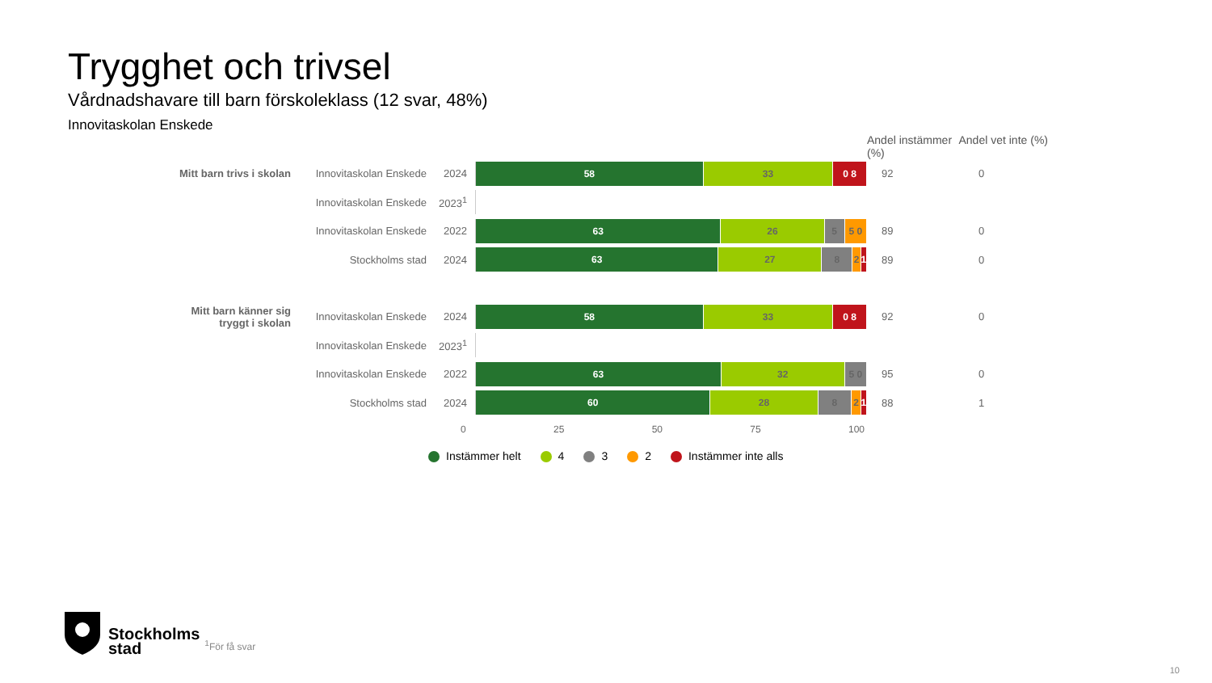Trygghet och trivsel
Vårdnadshavare till barn förskoleklass (12 svar, 48%)
Innovitaskolan Enskede
Andel instämmer (%)
Andel vet inte (%)
Mitt barn trivs i skolan
Innovitaskolan Enskede
2024
58 33 0 8
92 0
Innovitaskolan Enskede
2023<sup>1</sup>
Innovitaskolan Enskede
2022
63 26 5 5 0
89 0
Stockholms stad 2024
63 27 8 2 1
89 0
Mitt barn känner sig tryggt i skolan
Innovitaskolan Enskede
2024
58 33 0 8
92 0
Innovitaskolan Enskede
2023<sup>1</sup>
Innovitaskolan Enskede
2022
63 32 5 0
95 0
Stockholms stad 2024
60 28 8 2 1
88 1
0 25 50 75 100
Instämmer helt 4 3 2 Instämmer inte alls
Stockholms
stad
<sup>1</sup> För få svar
10